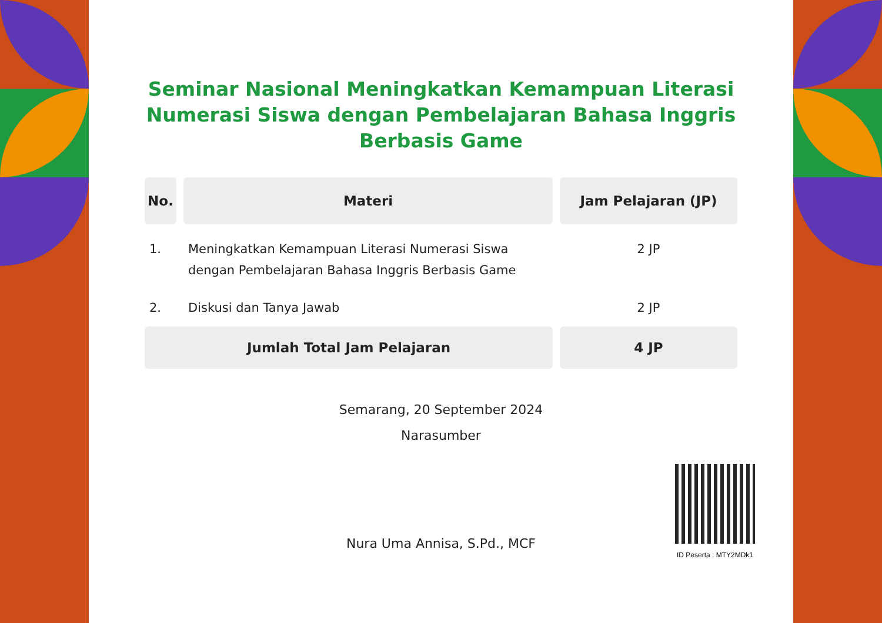Seminar Nasional Meningkatkan Kemampuan Literasi Numerasi Siswa dengan Pembelajaran Bahasa Inggris Berbasis Game
| No. | Materi | Jam Pelajaran (JP) |
| --- | --- | --- |
| 1. | Meningkatkan Kemampuan Literasi Numerasi Siswa dengan Pembelajaran Bahasa Inggris Berbasis Game | 2 JP |
| 2. | Diskusi dan Tanya Jawab | 2 JP |
| Jumlah Total Jam Pelajaran | | 4 JP |
Semarang, 20 September 2024
Narasumber
Nura Uma Annisa, S.Pd., MCF
ID Peserta : MTY2MDk1